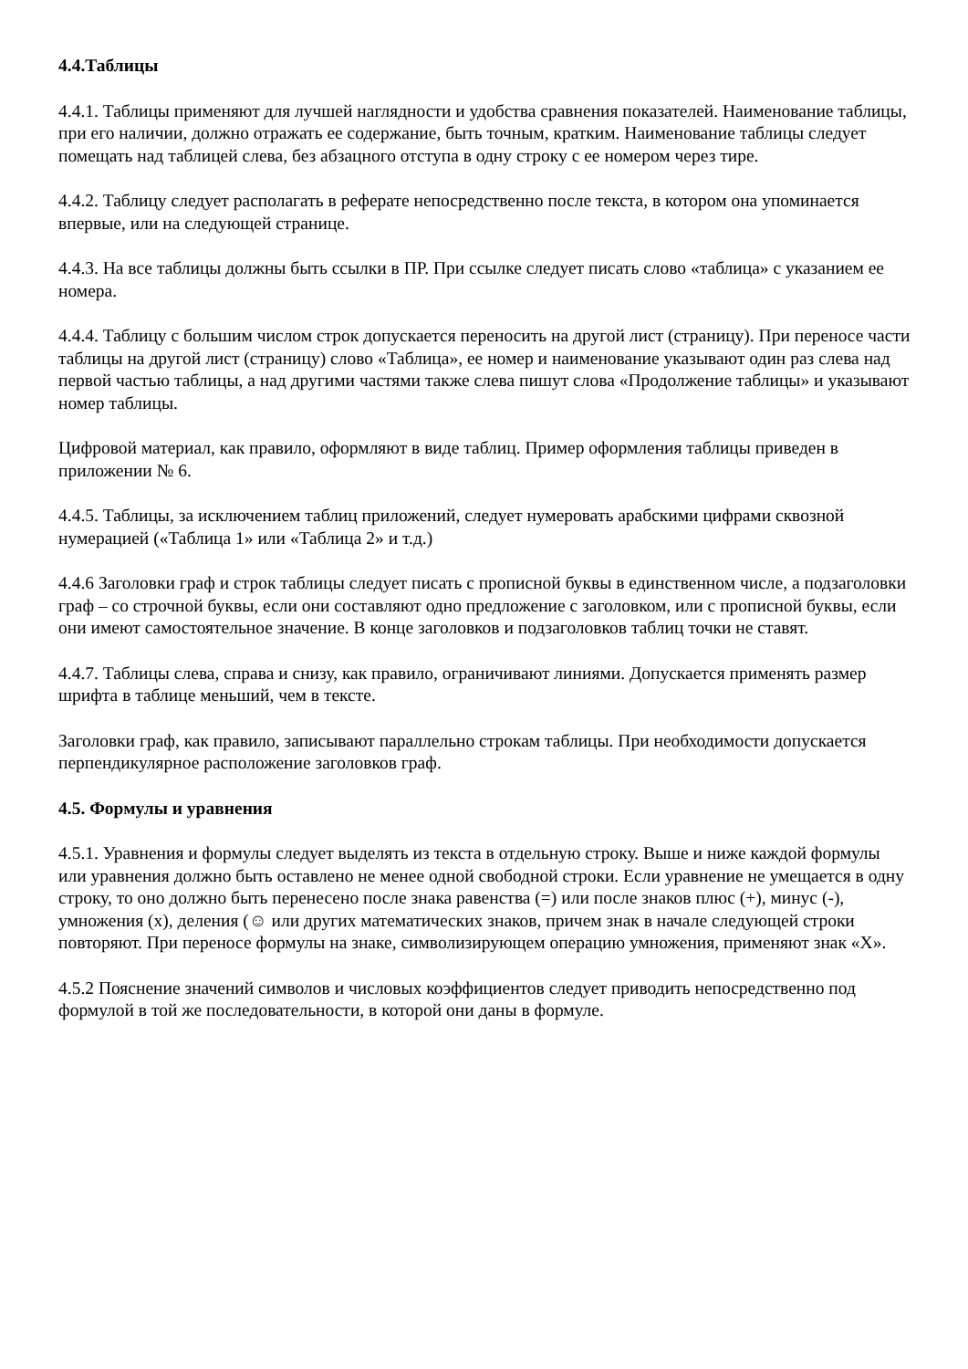4.4.Таблицы
4.4.1. Таблицы применяют для лучшей наглядности и удобства сравнения показателей. Наименование таблицы, при его наличии, должно отражать ее содержание, быть точным, кратким. Наименование таблицы следует помещать над таблицей слева, без абзацного отступа в одну строку с ее номером через тире.
4.4.2. Таблицу следует располагать в реферате непосредственно после текста, в котором она упоминается впервые, или на следующей странице.
4.4.3. На все таблицы должны быть ссылки в ПР. При ссылке следует писать слово «таблица» с указанием ее номера.
4.4.4. Таблицу с большим числом строк допускается переносить на другой лист (страницу). При переносе части таблицы на другой лист (страницу) слово «Таблица», ее номер и наименование указывают один раз слева над первой частью таблицы, а над другими частями также слева пишут слова «Продолжение таблицы» и указывают номер таблицы.
Цифровой материал, как правило, оформляют в виде таблиц. Пример оформления таблицы приведен в приложении № 6.
4.4.5. Таблицы, за исключением таблиц приложений, следует нумеровать арабскими цифрами сквозной нумерацией («Таблица 1» или «Таблица 2» и т.д.)
4.4.6 Заголовки граф и строк таблицы следует писать с прописной буквы в единственном числе, а подзаголовки граф – со строчной буквы, если они составляют одно предложение с заголовком, или с прописной буквы, если они имеют самостоятельное значение. В конце заголовков и подзаголовков таблиц точки не ставят.
4.4.7. Таблицы слева, справа и снизу, как правило, ограничивают линиями. Допускается применять размер шрифта в таблице меньший, чем в тексте.
Заголовки граф, как правило, записывают параллельно строкам таблицы. При необходимости допускается перпендикулярное расположение заголовков граф.
4.5. Формулы и уравнения
4.5.1. Уравнения и формулы следует выделять из текста в отдельную строку. Выше и ниже каждой формулы или уравнения должно быть оставлено не менее одной свободной строки. Если уравнение не умещается в одну строку, то оно должно быть перенесено после знака равенства (=) или после знаков плюс (+), минус (-), умножения (х), деления (☺ или других математических знаков, причем знак в начале следующей строки повторяют. При переносе формулы на знаке, символизирующем операцию умножения, применяют знак «Х».
4.5.2 Пояснение значений символов и числовых коэффициентов следует приводить непосредственно под формулой в той же последовательности, в которой они даны в формуле.